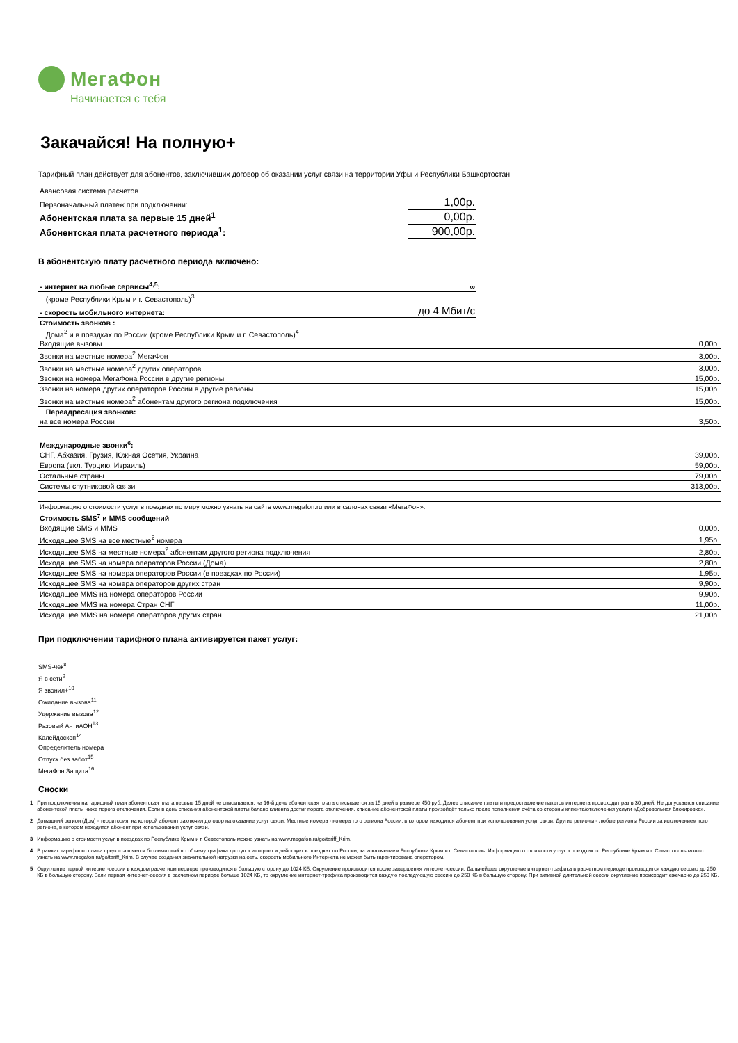МегаФон
Начинается с тебя
Закачайся! На полную+
Тарифный план действует для абонентов, заключивших договор об оказании услуг связи на территории Уфы и Республики Башкортостан
| Авансовая система расчетов | |
| Первоначальный платеж при подключении: | 1,00р. |
| Абонентская плата за первые 15 дней<sup>1</sup> | 0,00р. |
| Абонентская плата расчетного периода<sup>1</sup>: | 900,00р. |
В абонентскую плату расчетного периода включено:
| - интернет на любые сервисы<sup>4,5</sup>: | ∞ |
| (кроме Республики Крым и г. Севастополь)<sup>3</sup> | |
| - скорость мобильного интернета: | до 4 Мбит/с |
| Стоимость звонков : | |
| Дома<sup>2</sup> и в поездках по России (кроме Республики Крым и г. Севастополь)<sup>4</sup> | |
| Входящие вызовы | 0,00р. |
| Звонки на местные номера<sup>2</sup> МегаФон | 3,00р. |
| Звонки на местные номера<sup>2</sup> других операторов | 3,00р. |
| Звонки на номера МегаФона России в другие регионы | 15,00р. |
| Звонки на номера других операторов России в другие регионы | 15,00р. |
| Звонки на местные номера<sup>2</sup> абонентам другого региона подключения | 15,00р. |
| Переадресация звонков: | |
| на все номера России | 3,50р. |
| Международные звонки<sup>6</sup>: | |
| СНГ, Абхазия, Грузия, Южная Осетия, Украина | 39,00р. |
| Европа (вкл. Турцию, Израиль) | 59,00р. |
| Остальные страны | 79,00р. |
| Системы спутниковой связи | 313,00р. |
| Информацию о стоимости услуг в поездках по миру можно узнать на сайте www.megafon.ru или в салонах связи «МегаФон». | |
| Стоимость SMS<sup>7</sup> и MMS сообщений | |
| Входящие SMS и MMS | 0,00р. |
| Исходящее SMS на все местные<sup>2</sup> номера | 1,95р. |
| Исходящее SMS на местные номера<sup>2</sup> абонентам другого региона подключения | 2,80р. |
| Исходящее SMS на номера операторов России (Дома) | 2,80р. |
| Исходящее SMS на номера операторов России (в поездках по России) | 1,95р. |
| Исходящее SMS на номера операторов других стран | 9,90р. |
| Исходящее MMS на номера операторов России | 9,90р. |
| Исходящее MMS на номера Стран СНГ | 11,00р. |
| Исходящее MMS на номера операторов других стран | 21,00р. |
При подключении тарифного плана активируется пакет услуг:
SMS-чек<sup>8</sup>
Я в сети<sup>9</sup>
Я звонил+<sup>10</sup>
Ожидание вызова<sup>11</sup>
Удержание вызова<sup>12</sup>
Разовый АнтиАОН<sup>13</sup>
Калейдоскоп<sup>14</sup>
Определитель номера
Отпуск без забот<sup>15</sup>
МегаФон Защита<sup>16</sup>
Сноски
1 При подключении на тарифный план абонентская плата первые 15 дней не списывается, на 16-й день абонентская плата списывается за 15 дней в размере 450 руб. Далее списание платы и предоставление пакетов интернета происходит раз в 30 дней. Не допускается списание абонентской платы ниже порога отключения. Если в день списания абонентской платы баланс клиента достиг порога отключения, списание абонентской платы произойдёт только после пополнения счёта со стороны клиента/отключения услуги «Добровольная блокировка».
2 Домашний регион (Дом) - территория, на которой абонент заключил договор на оказание услуг связи. Местные номера - номера того региона России, в котором находится абонент при использовании услуг связи. Другие регионы - любые регионы России за исключением того региона, в котором находится абонент при использовании услуг связи.
3 Информацию о стоимости услуг в поездках по Республике Крым и г. Севастополь можно узнать на www.megafon.ru/go/tariff_Krim.
4 В рамках тарифного плана предоставляется безлимитный по объему трафика доступ в интернет и действует в поездках по России, за исключением Республики Крым и г. Севастополь. Информацию о стоимости услуг в поездках по Республике Крым и г. Севастополь можно узнать на www.megafon.ru/go/tariff_Krim. В случае создания значительной нагрузки на сеть, скорость мобильного Интернета не может быть гарантирована оператором.
5 Округление первой интернет-сессии в каждом расчетном периоде производится в большую сторону до 1024 КБ. Округление производится после завершения интернет-сессии. Дальнейшее округление интернет-трафика в расчетном периоде производится каждую сессию до 250 КБ в большую сторону. Если первая интернет-сессия в расчетном периоде больше 1024 КБ, то округление интернет-трафика производится каждую последующую сессию до 250 КБ в большую сторону. При активной длительной сессии округление происходит ежечасно до 250 КБ.